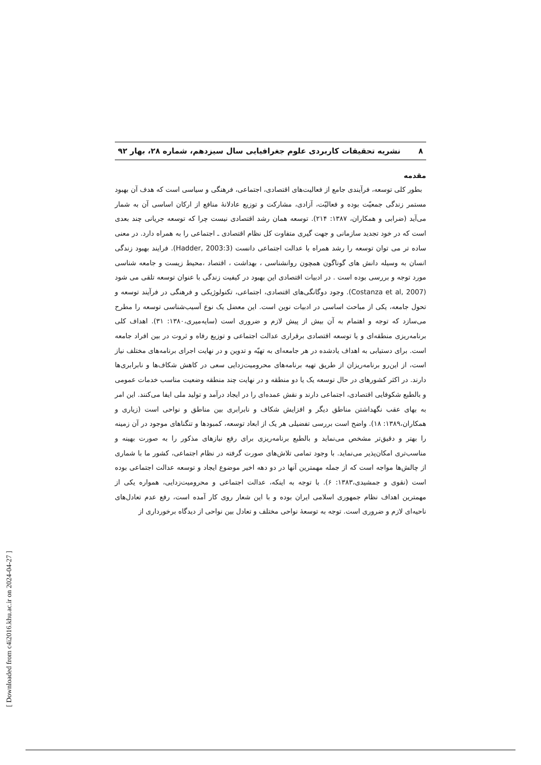۸ نشریه تحقیقات کاربردی علوم جغرافیایی سال سیزدهم، شماره ۲۸، بهار ۹۲
مقدمه
بطور کلی توسعه، فرآیندی جامع از فعالیت‌های اقتصادی، اجتماعی، فرهنگی و سیاسی است که هدف آن بهبود مستمر زندگی جمعیّت بوده و فعالیّت، آزادی، مشارکت و توزیع عادلانهٔ منافع از ارکان اساسی آن به شمار می‌آید (ضرابی و همکاران، ۱۳۸۷: ۲۱۴). توسعه همان رشد اقتصادی نیست چرا که توسعه جریانی چند بعدی است که در خود تجدید سازمانی و جهت گیری متفاوت کل نظام اقتصادی ـ اجتماعی را به همراه دارد. در معنی ساده تر می توان توسعه را رشد همراه با عدالت اجتماعی دانست (Hadder, 2003:3). فرایند بهبود زندگی انسان به وسیله دانش های گوناگون همچون روانشناسی ، بهداشت ، اقتصاد ،محیط زیست و جامعه شناسی مورد توجه و بررسی بوده است . در ادبیات اقتصادی این بهبود در کیفیت زندگی با عنوان توسعه تلقی می شود (Costanza et al, 2007). وجود دوگانگی‌های اقتصادی، اجتماعی، تکنولوژیکی و فرهنگی در فرآیند توسعه و تحول جامعه، یکی از مباحث اساسی در ادبیات نوین است. این معضل یک نوع آسیب‌شناسی توسعه را مطرح می‌سازد که توجه و اهتمام به آن بیش از پیش لازم و ضروری است (سایه‌میری،۱۳۸۰: ۳۱). اهداف کلی برنامه‌ریزی منطقه‌ای و یا توسعه اقتصادی برقراری عدالت اجتماعی و توزیع رفاه و ثروت در بین افراد جامعه است. برای دستیابی به اهداف یادشده در هر جامعه‌ای به تهیّه و تدوین و در نهایت اجرای برنامه‌های مختلف نیاز است، از این‌رو برنامه‌ریزان از طریق تهیه برنامه‌های محرومیت‌زدایی سعی در کاهش شکاف‌ها و نابرابری‌ها دارند. در اکثر کشورهای در حال توسعه یک یا دو منطقه و در نهایت چند منطقه وضعیت مناسب خدمات عمومی و بالطبع شکوفایی اقتصادی، اجتماعی دارند و نقش عمده‌ای را در ایجاد درآمد و تولید ملی ایفا می‌کنند. این امر به بهای عقب نگهداشتن مناطق دیگر و افزایش شکاف و نابرابری بین مناطق و نواحی است (زیاری و همکاران،۱۳۸۹: ۱۸). واضح است بررسی تفضیلی هر یک از ابعاد توسعه، کمبودها و تنگناهای موجود در آن زمینه را بهتر و دقیق‌تر مشخص می‌نماید و بالطبع برنامه‌ریزی برای رفع نیازهای مذکور را به صورت بهینه و مناسب‌تری امکان‌پذیر می‌نماید. با وجود تمامی تلاش‌های صورت گرفته در نظام اجتماعی، کشور ما با شماری از چالش‌ها مواجه است که از جمله مهمترین آنها در دو دهه اخیر موضوع ایجاد و توسعه عدالت اجتماعی بوده است (نقوی و جمشیدی،۱۳۸۳: ۶). با توجه به اینکه، عدالت اجتماعی و محرومیت‌زدایی، همواره یکی از مهمترین اهداف نظام جمهوری اسلامی ایران بوده و با این شعار روی کار آمده است، رفع عدم تعادل‌های ناحیه‌ای لازم و ضروری است. توجه به توسعهٔ نواحی مختلف و تعادل بین نواحی از دیدگاه برخورداری از
[ Downloaded from c4i2016.khu.ac.ir on 2024-04-27 ]